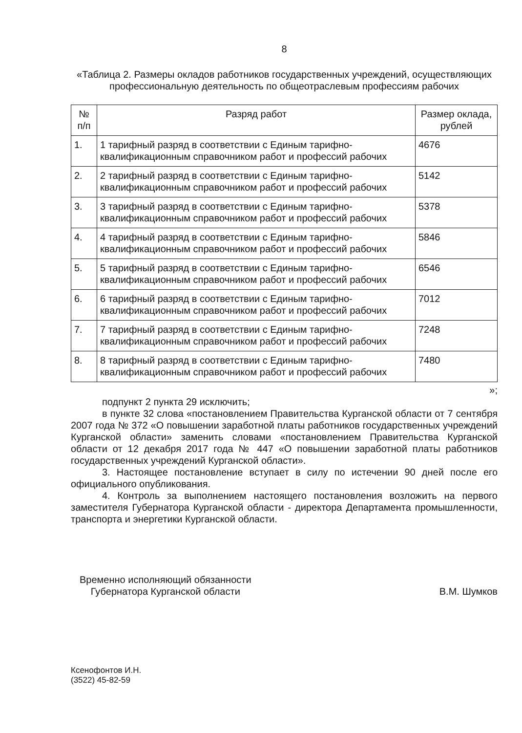8
«Таблица 2. Размеры окладов работников государственных учреждений, осуществляющих профессиональную деятельность по общеотраслевым профессиям рабочих
| № п/п | Разряд работ | Размер оклада, рублей |
| --- | --- | --- |
| 1. | 1 тарифный разряд в соответствии с Единым тарифно-квалификационным справочником работ и профессий рабочих | 4676 |
| 2. | 2 тарифный разряд в соответствии с Единым тарифно-квалификационным справочником работ и профессий рабочих | 5142 |
| 3. | 3 тарифный разряд в соответствии с Единым тарифно-квалификационным справочником работ и профессий рабочих | 5378 |
| 4. | 4 тарифный разряд в соответствии с Единым тарифно-квалификационным справочником работ и профессий рабочих | 5846 |
| 5. | 5 тарифный разряд в соответствии с Единым тарифно-квалификационным справочником работ и профессий рабочих | 6546 |
| 6. | 6 тарифный разряд в соответствии с Единым тарифно-квалификационным справочником работ и профессий рабочих | 7012 |
| 7. | 7 тарифный разряд в соответствии с Единым тарифно-квалификационным справочником работ и профессий рабочих | 7248 |
| 8. | 8 тарифный разряд в соответствии с Единым тарифно-квалификационным справочником работ и профессий рабочих | 7480 |
»;
подпункт 2 пункта 29 исключить;
в пункте 32 слова «постановлением Правительства Курганской области от 7 сентября 2007 года № 372 «О повышении заработной платы работников государственных учреждений Курганской области» заменить словами «постановлением Правительства Курганской области от 12 декабря 2017 года № 447 «О повышении заработной платы работников государственных учреждений Курганской области».
3. Настоящее постановление вступает в силу по истечении 90 дней после его официального опубликования.
4. Контроль за выполнением настоящего постановления возложить на первого заместителя Губернатора Курганской области - директора Департамента промышленности, транспорта и энергетики Курганской области.
Временно исполняющий обязанности
Губернатора Курганской области
В.М. Шумков
Ксенофонтов И.Н.
(3522) 45-82-59